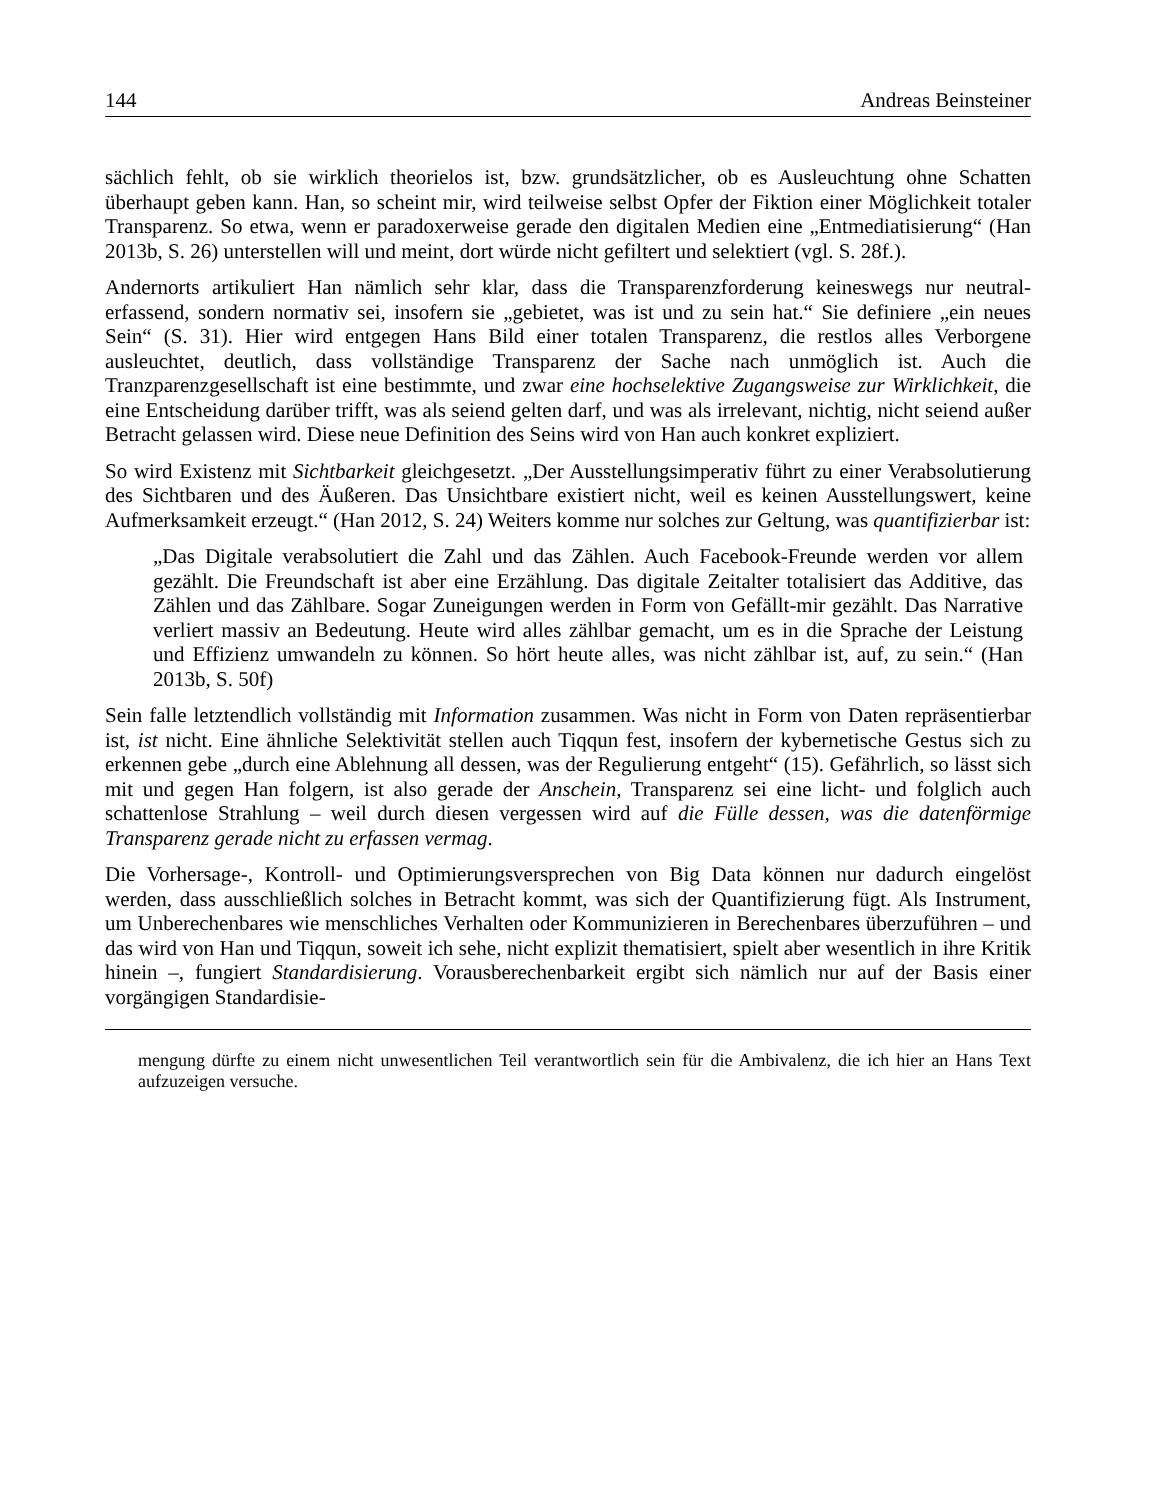144 Andreas Beinsteiner
sächlich fehlt, ob sie wirklich theorielos ist, bzw. grundsätzlicher, ob es Ausleuchtung ohne Schatten überhaupt geben kann. Han, so scheint mir, wird teilweise selbst Opfer der Fiktion einer Möglichkeit totaler Transparenz. So etwa, wenn er paradoxerweise gerade den digitalen Medien eine „Entmediatisierung“ (Han 2013b, S. 26) unterstellen will und meint, dort würde nicht gefiltert und selektiert (vgl. S. 28f.).
Andernorts artikuliert Han nämlich sehr klar, dass die Transparenzforderung keineswegs nur neutral-erfassend, sondern normativ sei, insofern sie „gebietet, was ist und zu sein hat.“ Sie definiere „ein neues Sein“ (S. 31). Hier wird entgegen Hans Bild einer totalen Transparenz, die restlos alles Verborgene ausleuchtet, deutlich, dass vollständige Transparenz der Sache nach unmöglich ist. Auch die Tranzparenzgesellschaft ist eine bestimmte, und zwar eine hochselektive Zugangsweise zur Wirklichkeit, die eine Entscheidung darüber trifft, was als seiend gelten darf, und was als irrelevant, nichtig, nicht seiend außer Betracht gelassen wird. Diese neue Definition des Seins wird von Han auch konkret expliziert.
So wird Existenz mit Sichtbarkeit gleichgesetzt. „Der Ausstellungsimperativ führt zu einer Verabsolutierung des Sichtbaren und des Äußeren. Das Unsichtbare existiert nicht, weil es keinen Ausstellungswert, keine Aufmerksamkeit erzeugt.“ (Han 2012, S. 24) Weiters komme nur solches zur Geltung, was quantifizierbar ist:
„Das Digitale verabsolutiert die Zahl und das Zählen. Auch Facebook-Freunde werden vor allem gezählt. Die Freundschaft ist aber eine Erzählung. Das digitale Zeitalter totalisiert das Additive, das Zählen und das Zählbare. Sogar Zuneigungen werden in Form von Gefällt-mir gezählt. Das Narrative verliert massiv an Bedeutung. Heute wird alles zählbar gemacht, um es in die Sprache der Leistung und Effizienz umwandeln zu können. So hört heute alles, was nicht zählbar ist, auf, zu sein.“ (Han 2013b, S. 50f)
Sein falle letztendlich vollständig mit Information zusammen. Was nicht in Form von Daten repräsentierbar ist, ist nicht. Eine ähnliche Selektivität stellen auch Tiqqun fest, insofern der kybernetische Gestus sich zu erkennen gebe „durch eine Ablehnung all dessen, was der Regulierung entgeht“ (15). Gefährlich, so lässt sich mit und gegen Han folgern, ist also gerade der Anschein, Transparenz sei eine licht- und folglich auch schattenlose Strahlung – weil durch diesen vergessen wird auf die Fülle dessen, was die datenförmige Transparenz gerade nicht zu erfassen vermag.
Die Vorhersage-, Kontroll- und Optimierungsversprechen von Big Data können nur dadurch eingelöst werden, dass ausschließlich solches in Betracht kommt, was sich der Quantifizierung fügt. Als Instrument, um Unberechenbares wie menschliches Verhalten oder Kommunizieren in Berechenbares überzuführen – und das wird von Han und Tiqqun, soweit ich sehe, nicht explizit thematisiert, spielt aber wesentlich in ihre Kritik hinein –, fungiert Standardisierung. Vorausberechenbarkeit ergibt sich nämlich nur auf der Basis einer vorgängigen Standardisie-
mengung dürfte zu einem nicht unwesentlichen Teil verantwortlich sein für die Ambivalenz, die ich hier an Hans Text aufzuzeigen versuche.